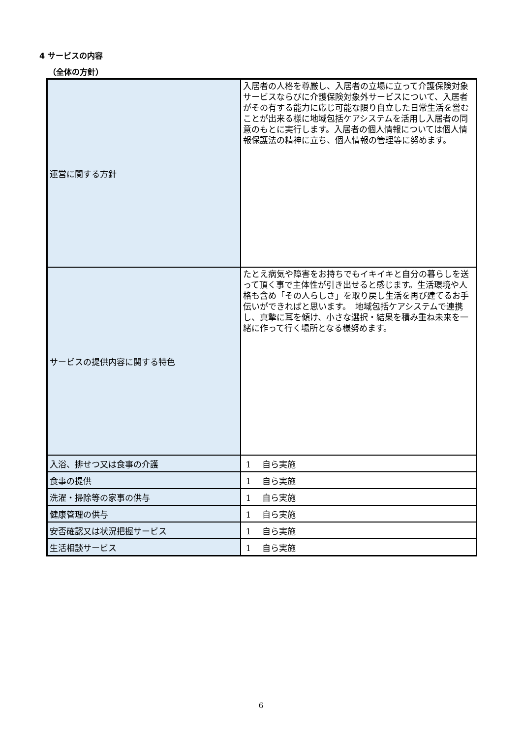4 サービスの内容
（全体の方針）
| 運営に関する方針 | 入居者の人格を尊厳し、入居者の立場に立って介護保険対象サービスならびに介護保険対象外サービスについて、入居者がその有する能力に応じ可能な限り自立した日常生活を営むことが出来る様に地域包括ケアシステムを活用し入居者の同意のもとに実行します。入居者の個人情報については個人情報保護法の精神に立ち、個人情報の管理等に努めます。 |
| サービスの提供内容に関する特色 | たとえ病気や障害をお持ちでもイキイキと自分の暮らしを送って頂く事で主体性が引き出せると感じます。生活環境や人格も含め「その人らしさ」を取り戻し生活を再び建てるお手伝いができればと思います。 地域包括ケアシステムで連携し、真摯に耳を傾け、小さな選択・結果を積み重ね未来を一緒に作って行く場所となる様努めます。 |
| 入浴、排せつ又は食事の介護 | 1 自ら実施 |
| 食事の提供 | 1 自ら実施 |
| 洗濯・掃除等の家事の供与 | 1 自ら実施 |
| 健康管理の供与 | 1 自ら実施 |
| 安否確認又は状況把握サービス | 1 自ら実施 |
| 生活相談サービス | 1 自ら実施 |
6